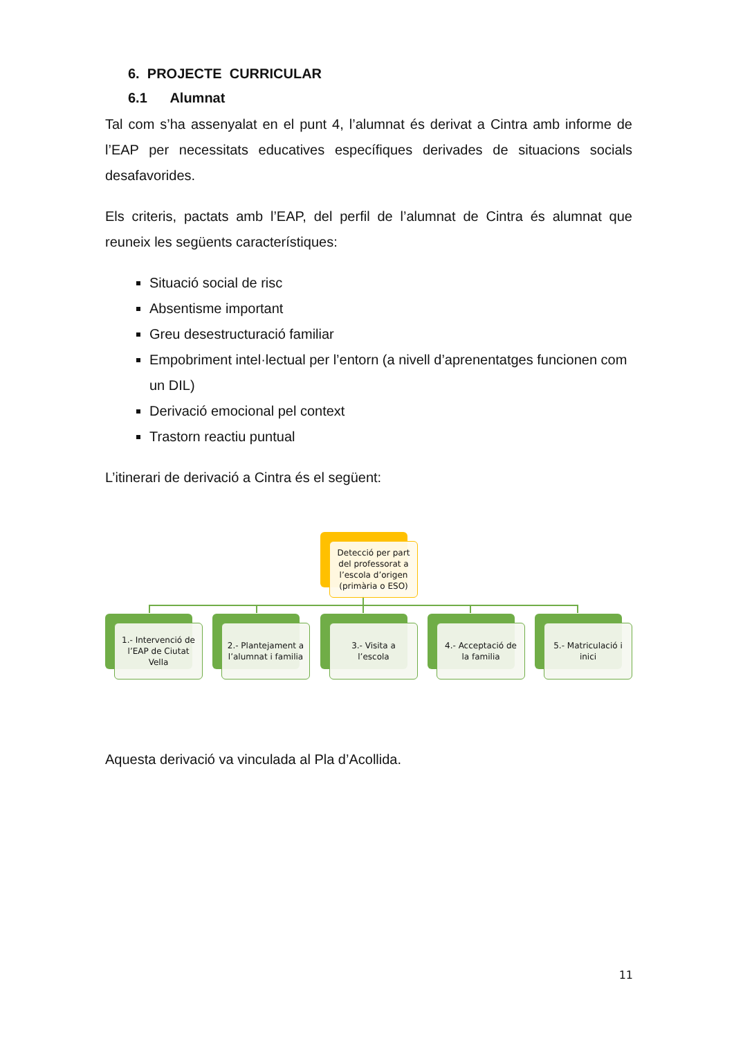6. PROJECTE CURRICULAR
6.1 Alumnat
Tal com s’ha assenyalat en el punt 4, l’alumnat és derivat a Cintra amb informe de l’EAP per necessitats educatives específiques derivades de situacions socials desafavorides.
Els criteris, pactats amb l’EAP, del perfil de l’alumnat de Cintra és alumnat que reuneix les següents característiques:
Situació social de risc
Absentisme important
Greu desestructuració familiar
Empobriment intel·lectual per l’entorn (a nivell d’aprenentatges funcionen com un DIL)
Derivació emocional pel context
Trastorn reactiu puntual
L’itinerari de derivació a Cintra és el següent:
Detecció per part del professorat a l’escola d’origen (primària o ESO)
1.- Intervenció de l’EAP de Ciutat Vella
2.- Plantejament a l’alumnat i familia
3.- Visita a l’escola
4.- Acceptació de la familia
5.- Matriculació i inici
Aquesta derivació va vinculada al Pla d’Acollida.
11